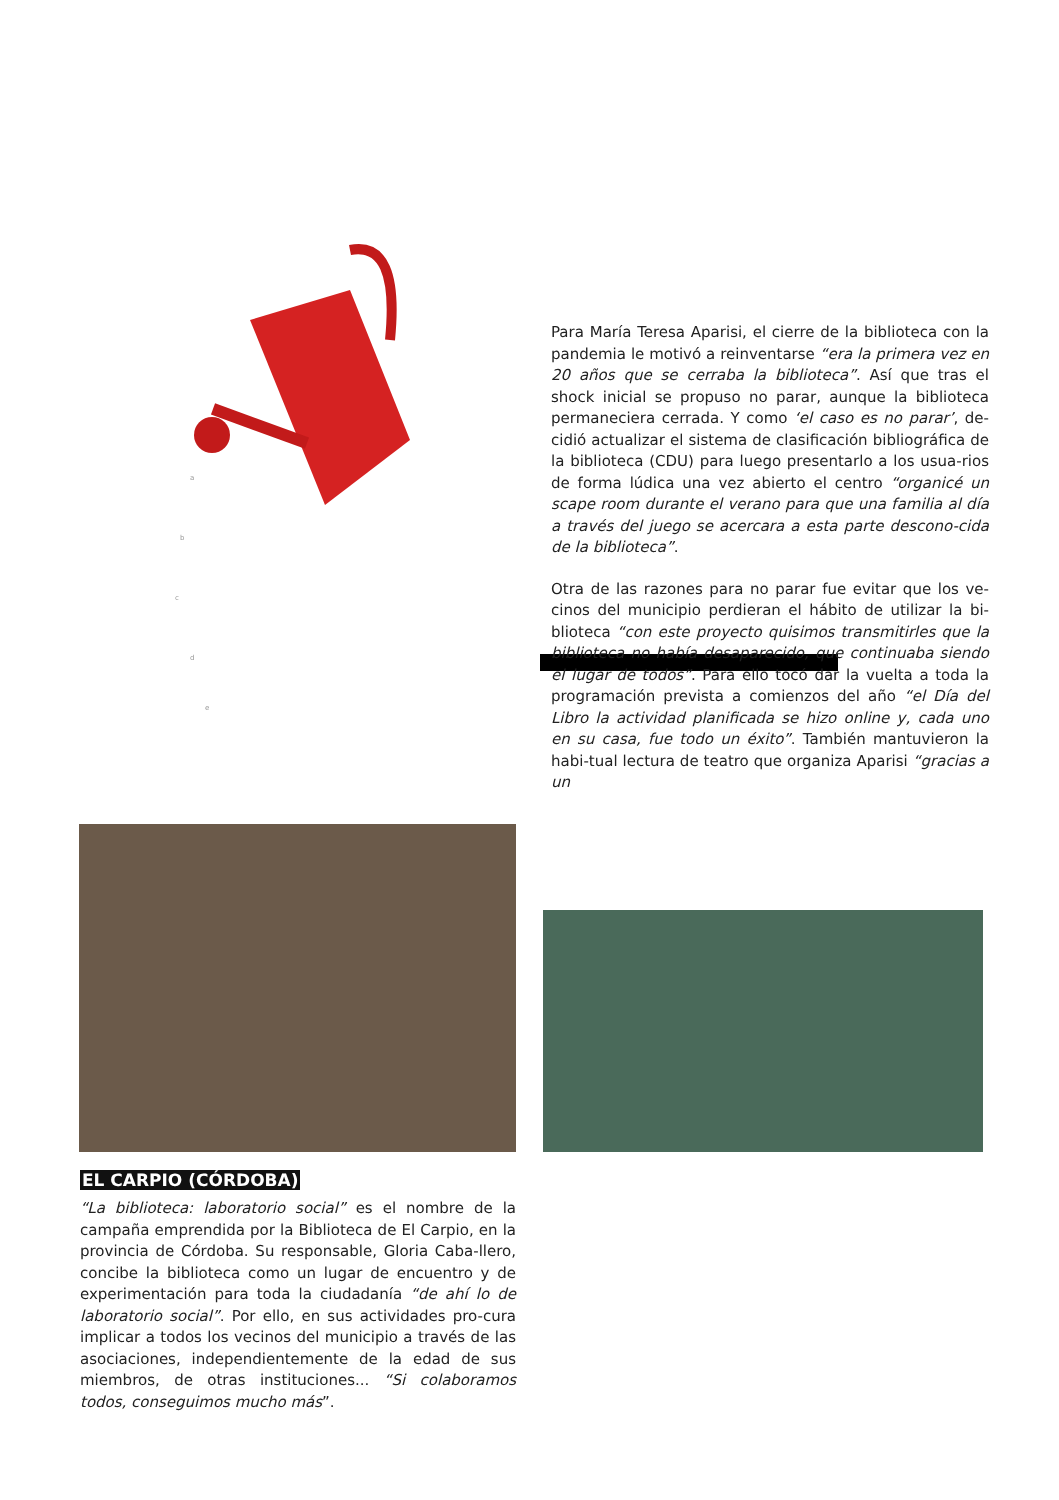a
b
c
d
e
Para María Teresa Aparisi, el cierre de la biblioteca con la pandemia le motivó a reinventarse “era la primera vez en 20 años que se cerraba la biblioteca”. Así que tras el shock inicial se propuso no parar, aunque la biblioteca permaneciera cerrada. Y como ‘el caso es no parar’, de-cidió actualizar el sistema de clasificación bibliográfica de la biblioteca (CDU) para luego presentarlo a los usua-rios de forma lúdica una vez abierto el centro “organicé un scape room durante el verano para que una familia al día a través del juego se acercara a esta parte descono-cida de la biblioteca”.
Otra de las razones para no parar fue evitar que los ve-cinos del municipio perdieran el hábito de utilizar la bi-blioteca “con este proyecto quisimos transmitirles que la biblioteca no había desaparecido, que continuaba siendo el lugar de todos”. Para ello tocó dar la vuelta a toda la programación prevista a comienzos del año “el Día del Libro la actividad planificada se hizo online y, cada uno en su casa, fue todo un éxito”. También mantuvieron la habi-tual lectura de teatro que organiza Aparisi “gracias a un
EL CARPIO (CÓRDOBA)
“La biblioteca: laboratorio social” es el nombre de la campaña emprendida por la Biblioteca de El Carpio, en la provincia de Córdoba. Su responsable, Gloria Caba-llero, concibe la biblioteca como un lugar de encuentro y de experimentación para toda la ciudadanía “de ahí lo de laboratorio social”. Por ello, en sus actividades pro-cura implicar a todos los vecinos del municipio a través de las asociaciones, independientemente de la edad de sus miembros, de otras instituciones... “Si colaboramos todos, conseguimos mucho más”.